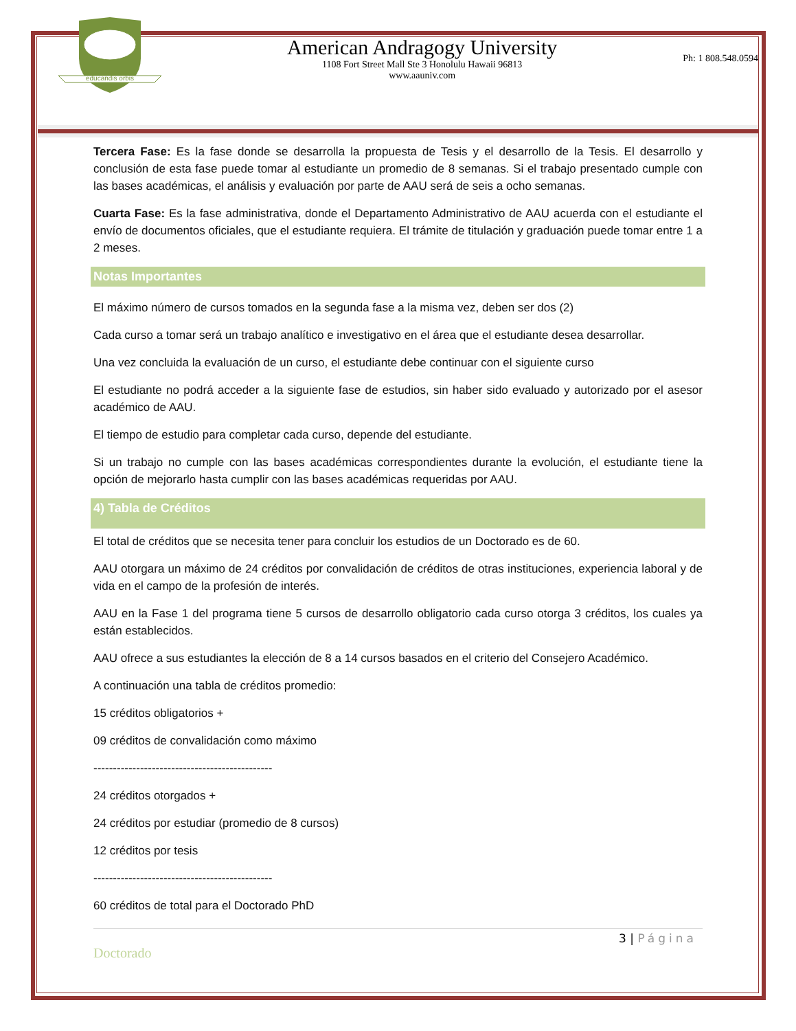educandis orbis
American Andragogy University
1108 Fort Street Mall Ste 3 Honolulu Hawaii 96813
www.aauniv.com
Ph: 1 808.548.0594
Tercera Fase: Es la fase donde se desarrolla la propuesta de Tesis y el desarrollo de la Tesis. El desarrollo y conclusión de esta fase puede tomar al estudiante un promedio de 8 semanas. Si el trabajo presentado cumple con las bases académicas, el análisis y evaluación por parte de AAU será de seis a ocho semanas.
Cuarta Fase: Es la fase administrativa, donde el Departamento Administrativo de AAU acuerda con el estudiante el envío de documentos oficiales, que el estudiante requiera. El trámite de titulación y graduación puede tomar entre 1 a 2 meses.
Notas Importantes
El máximo número de cursos tomados en la segunda fase a la misma vez, deben ser dos (2)
Cada curso a tomar será un trabajo analítico e investigativo en el área que el estudiante desea desarrollar.
Una vez concluida la evaluación de un curso, el estudiante debe continuar con el siguiente curso
El estudiante no podrá acceder a la siguiente fase de estudios, sin haber sido evaluado y autorizado por el asesor académico de AAU.
El tiempo de estudio para completar cada curso, depende del estudiante.
Si un trabajo no cumple con las bases académicas correspondientes durante la evolución, el estudiante tiene la opción de mejorarlo hasta cumplir con las bases académicas requeridas por AAU.
4) Tabla de Créditos
El total de créditos que se necesita tener para concluir los estudios de un Doctorado es de 60.
AAU otorgara un máximo de 24 créditos por convalidación de créditos de otras instituciones, experiencia laboral y de vida en el campo de la profesión de interés.
AAU en la Fase 1 del programa tiene 5 cursos de desarrollo obligatorio cada curso otorga 3 créditos, los cuales ya están establecidos.
AAU ofrece a sus estudiantes la elección de 8 a 14 cursos basados en el criterio del Consejero Académico.
A continuación una tabla de créditos promedio:
15 créditos obligatorios +
09 créditos de convalidación como máximo
----------------------------------------------
24 créditos otorgados +
24 créditos por estudiar (promedio de 8 cursos)
12 créditos por tesis
----------------------------------------------
60 créditos de total para el Doctorado PhD
3 | Página
Doctorado